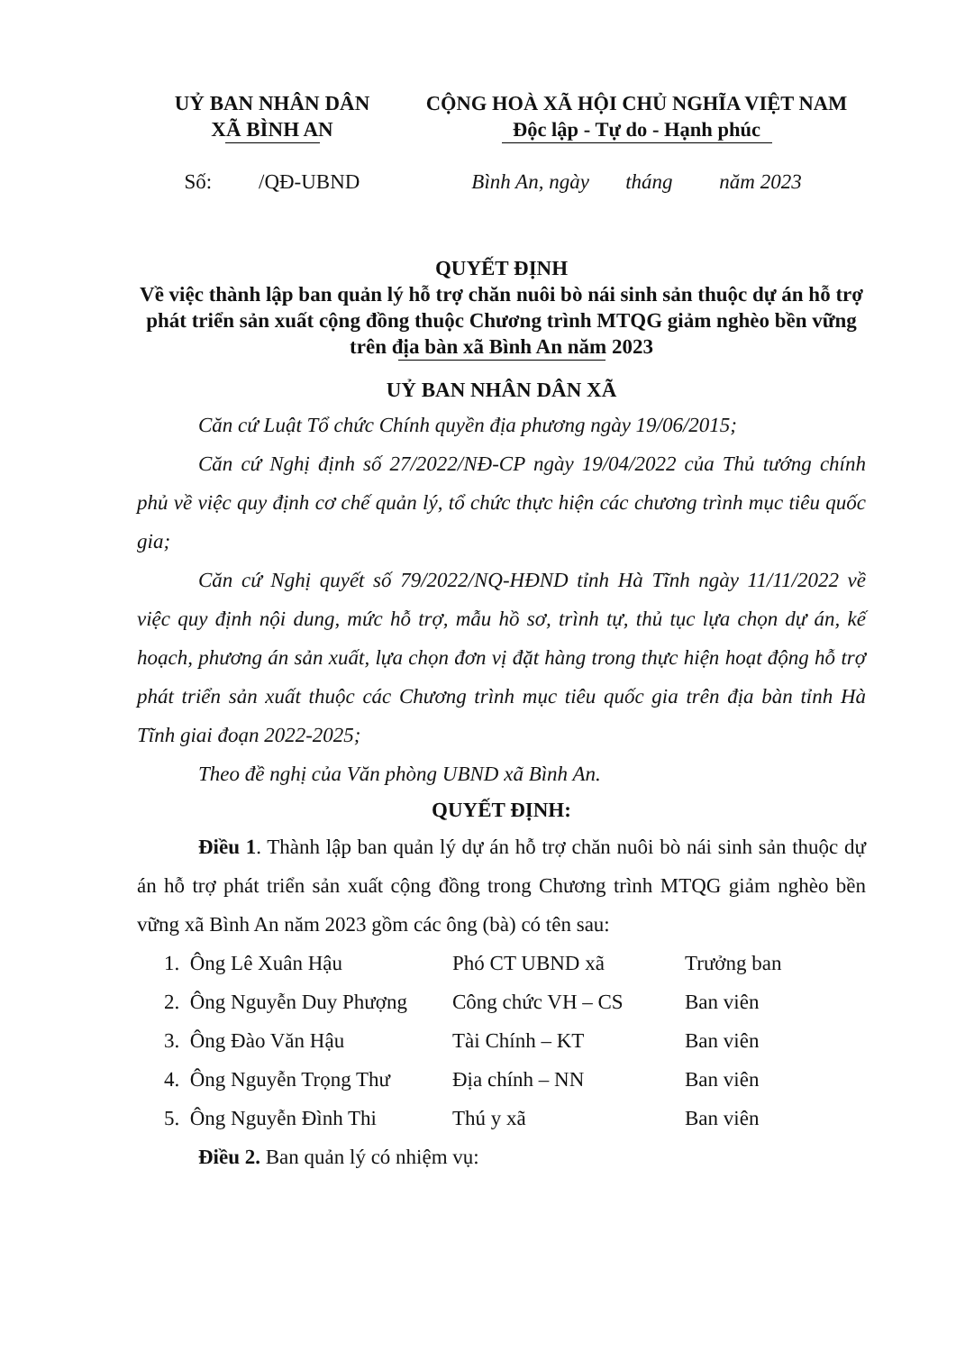UỶ BAN NHÂN DÂN
XÃ BÌNH AN
CỘNG HOÀ XÃ HỘI CHỦ NGHĨA VIỆT NAM
Độc lập - Tự do - Hạnh phúc
Số: /QĐ-UBND Bình An, ngày tháng năm 2023
QUYẾT ĐỊNH
Về việc thành lập ban quản lý hỗ trợ chăn nuôi bò nái sinh sản thuộc dự án hỗ trợ phát triển sản xuất cộng đồng thuộc Chương trình MTQG giảm nghèo bền vững trên địa bàn xã Bình An năm 2023
UỶ BAN NHÂN DÂN XÃ
Căn cứ Luật Tổ chức Chính quyền địa phương ngày 19/06/2015;
Căn cứ Nghị định số 27/2022/NĐ-CP ngày 19/04/2022 của Thủ tướng chính phủ về việc quy định cơ chế quản lý, tổ chức thực hiện các chương trình mục tiêu quốc gia;
Căn cứ Nghị quyết số 79/2022/NQ-HĐND tỉnh Hà Tĩnh ngày 11/11/2022 về việc quy định nội dung, mức hỗ trợ, mẫu hồ sơ, trình tự, thủ tục lựa chọn dự án, kế hoạch, phương án sản xuất, lựa chọn đơn vị đặt hàng trong thực hiện hoạt động hỗ trợ phát triển sản xuất thuộc các Chương trình mục tiêu quốc gia trên địa bàn tỉnh Hà Tĩnh giai đoạn 2022-2025;
Theo đề nghị của Văn phòng UBND xã Bình An.
QUYẾT ĐỊNH:
Điều 1. Thành lập ban quản lý dự án hỗ trợ chăn nuôi bò nái sinh sản thuộc dự án hỗ trợ phát triển sản xuất cộng đồng trong Chương trình MTQG giảm nghèo bền vững xã Bình An năm 2023 gồm các ông (bà) có tên sau:
| 1. Ông Lê Xuân Hậu | Phó CT UBND xã | Trưởng ban |
| 2. Ông Nguyễn Duy Phượng | Công chức VH – CS | Ban viên |
| 3. Ông Đào Văn Hậu | Tài Chính – KT | Ban viên |
| 4. Ông Nguyễn Trọng Thư | Địa chính – NN | Ban viên |
| 5. Ông Nguyễn Đình Thi | Thú y xã | Ban viên |
Điều 2. Ban quản lý có nhiệm vụ: